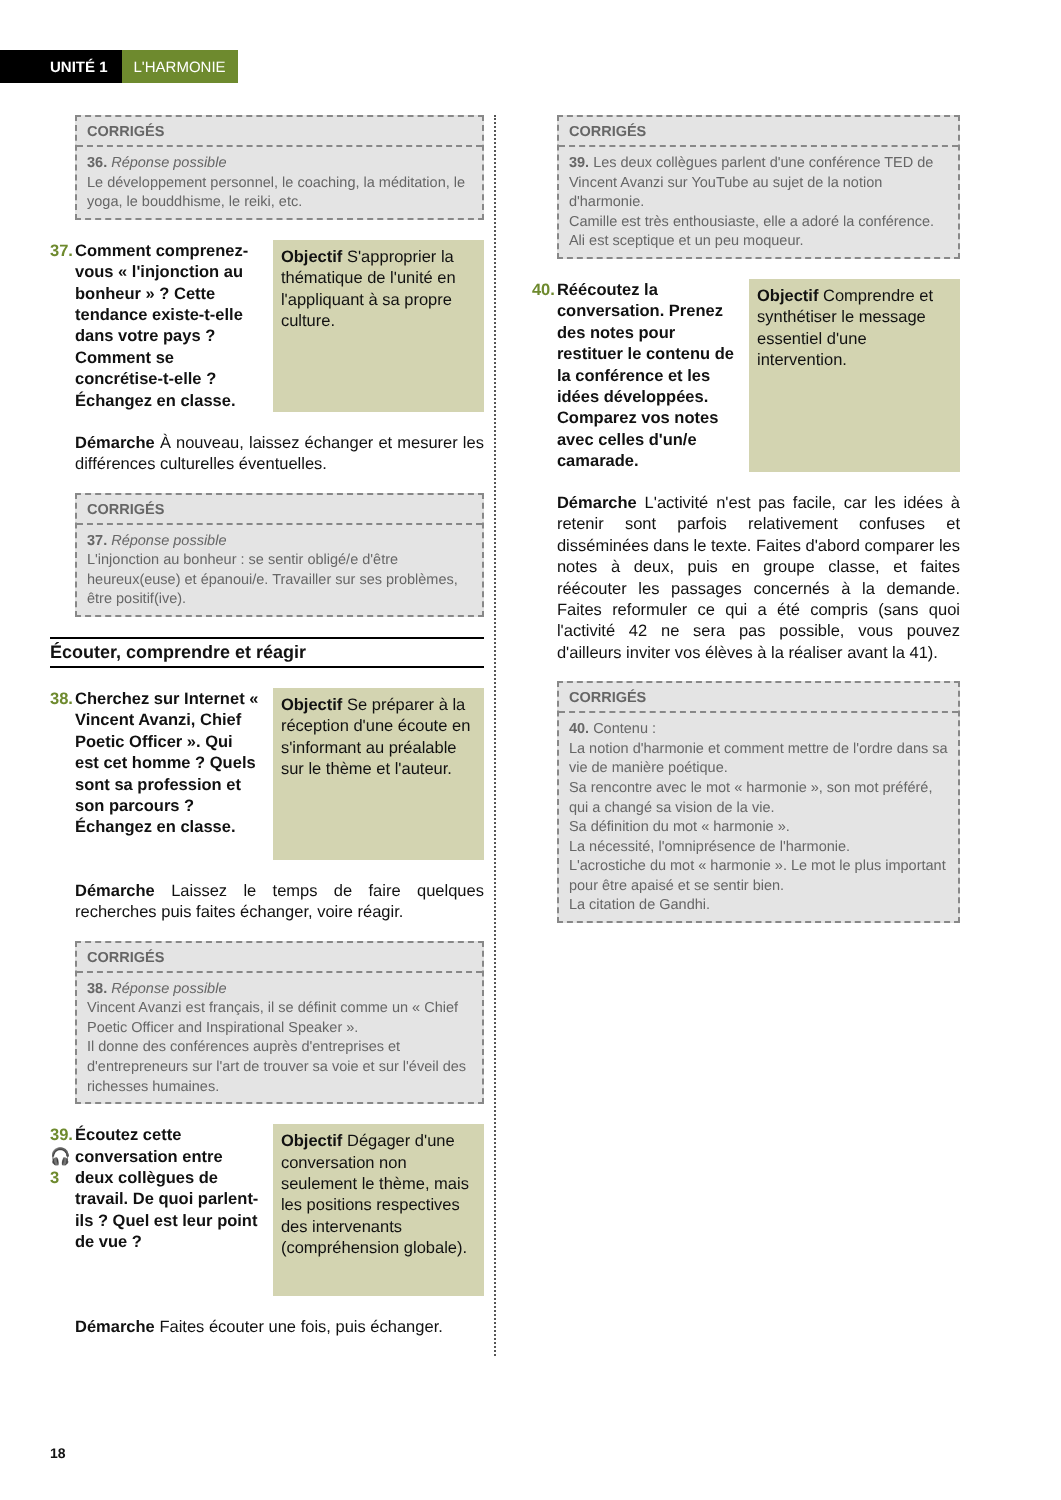UNITÉ 1 L'HARMONIE
CORRIGÉS
36. Réponse possible
Le développement personnel, le coaching, la méditation, le yoga, le bouddhisme, le reiki, etc.
37. Comment comprenez-vous « l'injonction au bonheur » ? Cette tendance existe-t-elle dans votre pays ? Comment se concrétise-t-elle ? Échangez en classe.
Objectif S'approprier la thématique de l'unité en l'appliquant à sa propre culture.
Démarche À nouveau, laissez échanger et mesurer les différences culturelles éventuelles.
CORRIGÉS
37. Réponse possible
L'injonction au bonheur : se sentir obligé/e d'être heureux(euse) et épanoui/e. Travailler sur ses problèmes, être positif(ive).
Écouter, comprendre et réagir
38. Cherchez sur Internet « Vincent Avanzi, Chief Poetic Officer ». Qui est cet homme ? Quels sont sa profession et son parcours ? Échangez en classe.
Objectif Se préparer à la réception d'une écoute en s'informant au préalable sur le thème et l'auteur.
Démarche Laissez le temps de faire quelques recherches puis faites échanger, voire réagir.
CORRIGÉS
38. Réponse possible
Vincent Avanzi est français, il se définit comme un « Chief Poetic Officer and Inspirational Speaker ».
Il donne des conférences auprès d'entreprises et d'entrepreneurs sur l'art de trouver sa voie et sur l'éveil des richesses humaines.
39.
🎧 3 Écoutez cette conversation entre deux collègues de travail. De quoi parlent-ils ? Quel est leur point de vue ?
Objectif Dégager d'une conversation non seulement le thème, mais les positions respectives des intervenants (compréhension globale).
Démarche Faites écouter une fois, puis échanger.
CORRIGÉS
39. Les deux collègues parlent d'une conférence TED de Vincent Avanzi sur YouTube au sujet de la notion d'harmonie.
Camille est très enthousiaste, elle a adoré la conférence. Ali est sceptique et un peu moqueur.
40. Réécoutez la conversation. Prenez des notes pour restituer le contenu de la conférence et les idées développées. Comparez vos notes avec celles d'un/e camarade.
Objectif Comprendre et synthétiser le message essentiel d'une intervention.
Démarche L'activité n'est pas facile, car les idées à retenir sont parfois relativement confuses et disséminées dans le texte. Faites d'abord comparer les notes à deux, puis en groupe classe, et faites réécouter les passages concernés à la demande. Faites reformuler ce qui a été compris (sans quoi l'activité 42 ne sera pas possible, vous pouvez d'ailleurs inviter vos élèves à la réaliser avant la 41).
CORRIGÉS
40. Contenu :
La notion d'harmonie et comment mettre de l'ordre dans sa vie de manière poétique.
Sa rencontre avec le mot « harmonie », son mot préféré, qui a changé sa vision de la vie.
Sa définition du mot « harmonie ».
La nécessité, l'omniprésence de l'harmonie.
L'acrostiche du mot « harmonie ». Le mot le plus important pour être apaisé et se sentir bien.
La citation de Gandhi.
18